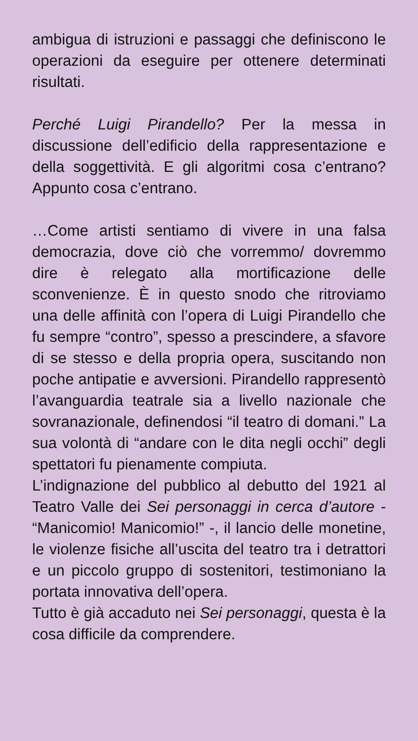ambigua di istruzioni e passaggi che definiscono le operazioni da eseguire per ottenere determinati risultati.
Perché Luigi Pirandello? Per la messa in discussione dell’edificio della rappresentazione e della soggettività. E gli algoritmi cosa c’entrano? Appunto cosa c’entrano.
…Come artisti sentiamo di vivere in una falsa democrazia, dove ciò che vorremmo/ dovremmo dire è relegato alla mortificazione delle sconvenienze. È in questo snodo che ritroviamo una delle affinità con l’opera di Luigi Pirandello che fu sempre “contro”, spesso a prescindere, a sfavore di se stesso e della propria opera, suscitando non poche antipatie e avversioni. Pirandello rappresentò l’avanguardia teatrale sia a livello nazionale che sovranazionale, definendosi “il teatro di domani.” La sua volontà di “andare con le dita negli occhi” degli spettatori fu pienamente compiuta.
L’indignazione del pubblico al debutto del 1921 al Teatro Valle dei Sei personaggi in cerca d’autore - “Manicomio! Manicomio!” -, il lancio delle monetine, le violenze fisiche all’uscita del teatro tra i detrattori e un piccolo gruppo di sostenitori, testimoniano la portata innovativa dell’opera.
Tutto è già accaduto nei Sei personaggi, questa è la cosa difficile da comprendere.